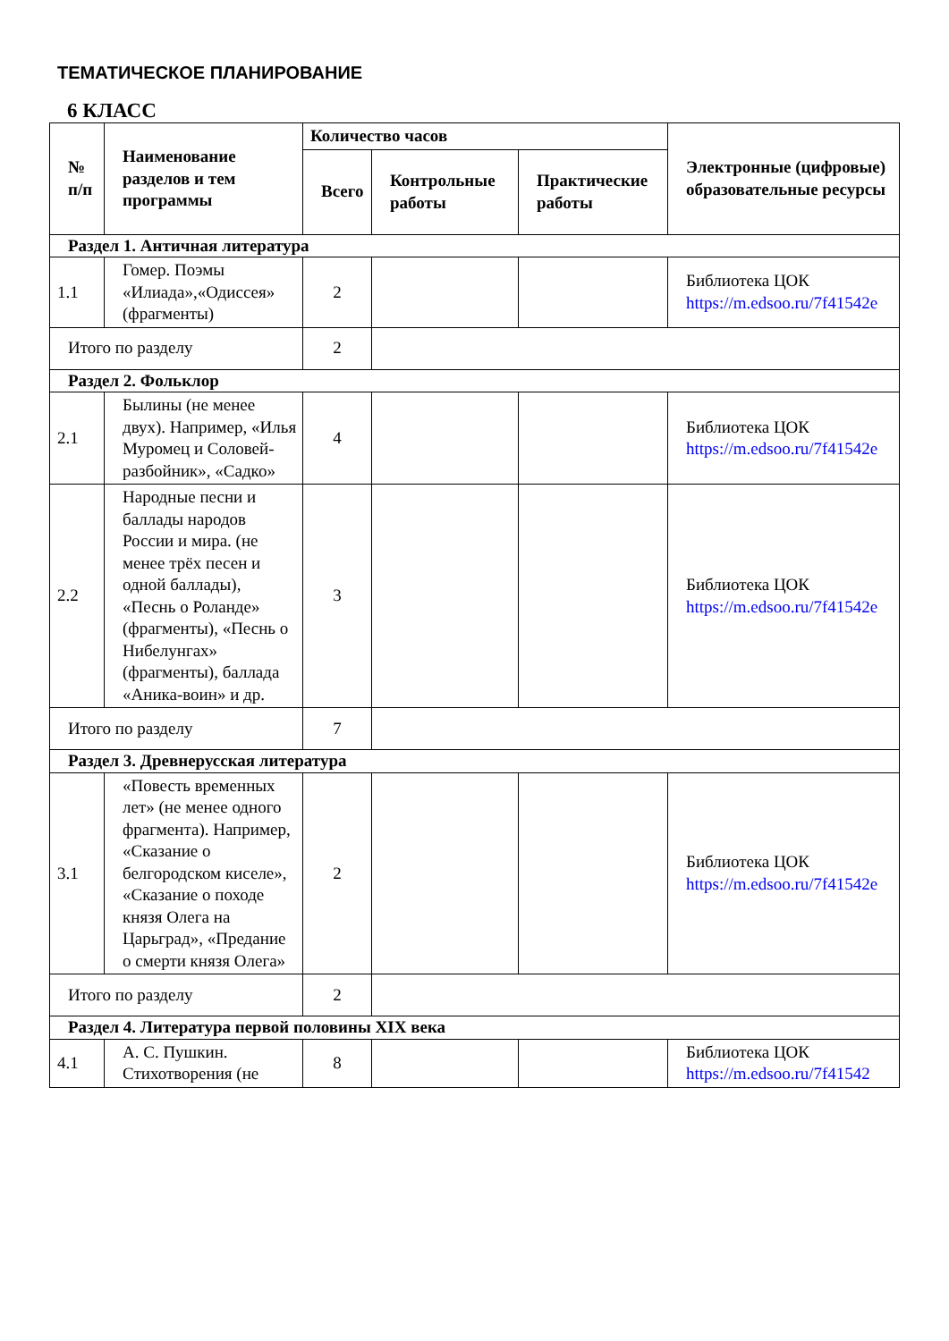ТЕМАТИЧЕСКОЕ ПЛАНИРОВАНИЕ
6 КЛАСС
| № п/п | Наименование разделов и тем программы | Количество часов | | | Электронные (цифровые) образовательные ресурсы |
| --- | --- | --- | --- | --- | --- |
| | | Всего | Контрольные работы | Практические работы | |
| Раздел 1. Античная литература | | | | | |
| 1.1 | Гомер. Поэмы «Илиада»,«Одиссея» (фрагменты) | 2 | | | Библиотека ЦОК https://m.edsoo.ru/7f41542e |
| Итого по разделу | | 2 | | | |
| Раздел 2. Фольклор | | | | | |
| 2.1 | Былины (не менее двух). Например, «Илья Муромец и Соловей-разбойник», «Садко» | 4 | | | Библиотека ЦОК https://m.edsoo.ru/7f41542e |
| 2.2 | Народные песни и баллады народов России и мира. (не менее трёх песен и одной баллады), «Песнь о Роланде» (фрагменты), «Песнь о Нибелунгах» (фрагменты), баллада «Аника-воин» и др. | 3 | | | Библиотека ЦОК https://m.edsoo.ru/7f41542e |
| Итого по разделу | | 7 | | | |
| Раздел 3. Древнерусская литература | | | | | |
| 3.1 | «Повесть временных лет» (не менее одного фрагмента). Например, «Сказание о белгородском киселе», «Сказание о походе князя Олега на Царьград», «Предание о смерти князя Олега» | 2 | | | Библиотека ЦОК https://m.edsoo.ru/7f41542e |
| Итого по разделу | | 2 | | | |
| Раздел 4. Литература первой половины XIX века | | | | | |
| 4.1 | А. С. Пушкин. Стихотворения (не | 8 | | | Библиотека ЦОК https://m.edsoo.ru/7f41542 |